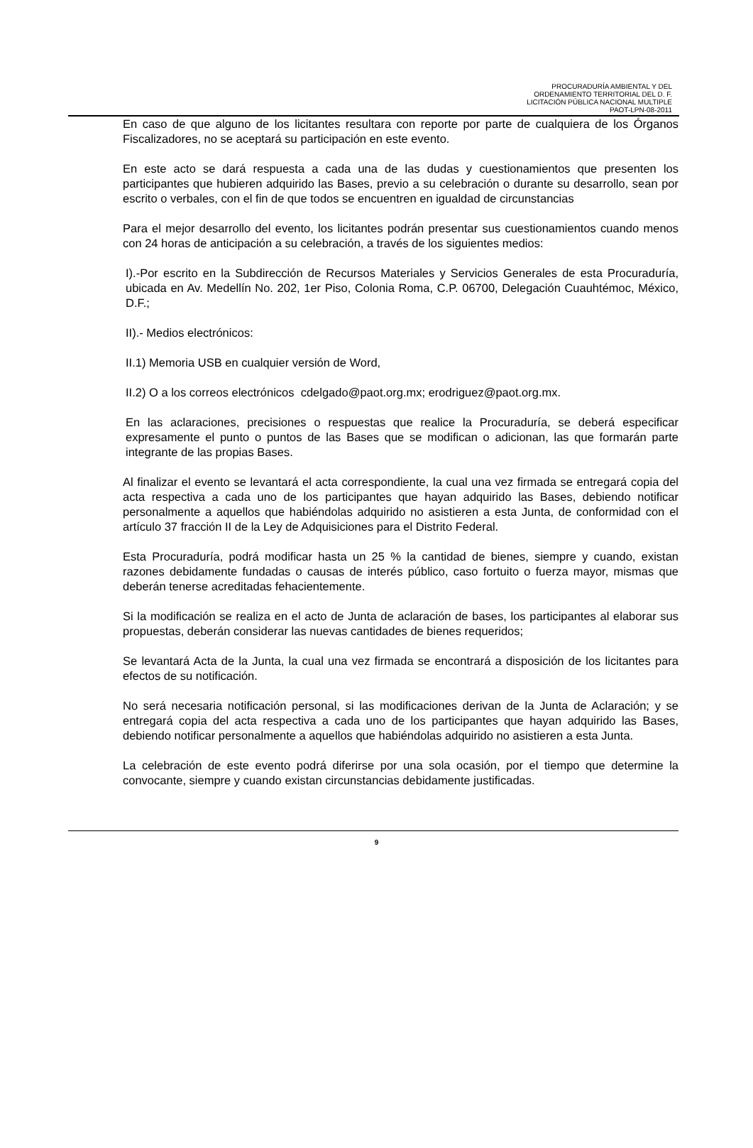PROCURADURÍA AMBIENTAL Y DEL
ORDENAMIENTO TERRITORIAL DEL D. F.
LICITACIÓN PÚBLICA NACIONAL MULTIPLE
PAOT-LPN-08-2011
En caso de que alguno de los licitantes resultara con reporte por parte de cualquiera de los Órganos Fiscalizadores, no se aceptará su participación en este evento.
En este acto se dará respuesta a cada una de las dudas y cuestionamientos que presenten los participantes que hubieren adquirido las Bases, previo a su celebración o durante su desarrollo, sean por escrito o verbales, con el fin de que todos se encuentren en igualdad de circunstancias
Para el mejor desarrollo del evento, los licitantes podrán presentar sus cuestionamientos cuando menos con 24 horas de anticipación a su celebración, a través de los siguientes medios:
I).-Por escrito en la Subdirección de Recursos Materiales y Servicios Generales de esta Procuraduría, ubicada en Av. Medellín No. 202, 1er Piso, Colonia Roma, C.P. 06700, Delegación Cuauhtémoc, México, D.F.;
II).- Medios electrónicos:
II.1) Memoria USB en cualquier versión de Word,
II.2) O a los correos electrónicos cdelgado@paot.org.mx; erodriguez@paot.org.mx.
En las aclaraciones, precisiones o respuestas que realice la Procuraduría, se deberá especificar expresamente el punto o puntos de las Bases que se modifican o adicionan, las que formarán parte integrante de las propias Bases.
Al finalizar el evento se levantará el acta correspondiente, la cual una vez firmada se entregará copia del acta respectiva a cada uno de los participantes que hayan adquirido las Bases, debiendo notificar personalmente a aquellos que habiéndolas adquirido no asistieren a esta Junta, de conformidad con el artículo 37 fracción II de la Ley de Adquisiciones para el Distrito Federal.
Esta Procuraduría, podrá modificar hasta un 25 % la cantidad de bienes, siempre y cuando, existan razones debidamente fundadas o causas de interés público, caso fortuito o fuerza mayor, mismas que deberán tenerse acreditadas fehacientemente.
Si la modificación se realiza en el acto de Junta de aclaración de bases, los participantes al elaborar sus propuestas, deberán considerar las nuevas cantidades de bienes requeridos;
Se levantará Acta de la Junta, la cual una vez firmada se encontrará a disposición de los licitantes para efectos de su notificación.
No será necesaria notificación personal, si las modificaciones derivan de la Junta de Aclaración; y se entregará copia del acta respectiva a cada uno de los participantes que hayan adquirido las Bases, debiendo notificar personalmente a aquellos que habiéndolas adquirido no asistieren a esta Junta.
La celebración de este evento podrá diferirse por una sola ocasión, por el tiempo que determine la convocante, siempre y cuando existan circunstancias debidamente justificadas.
9